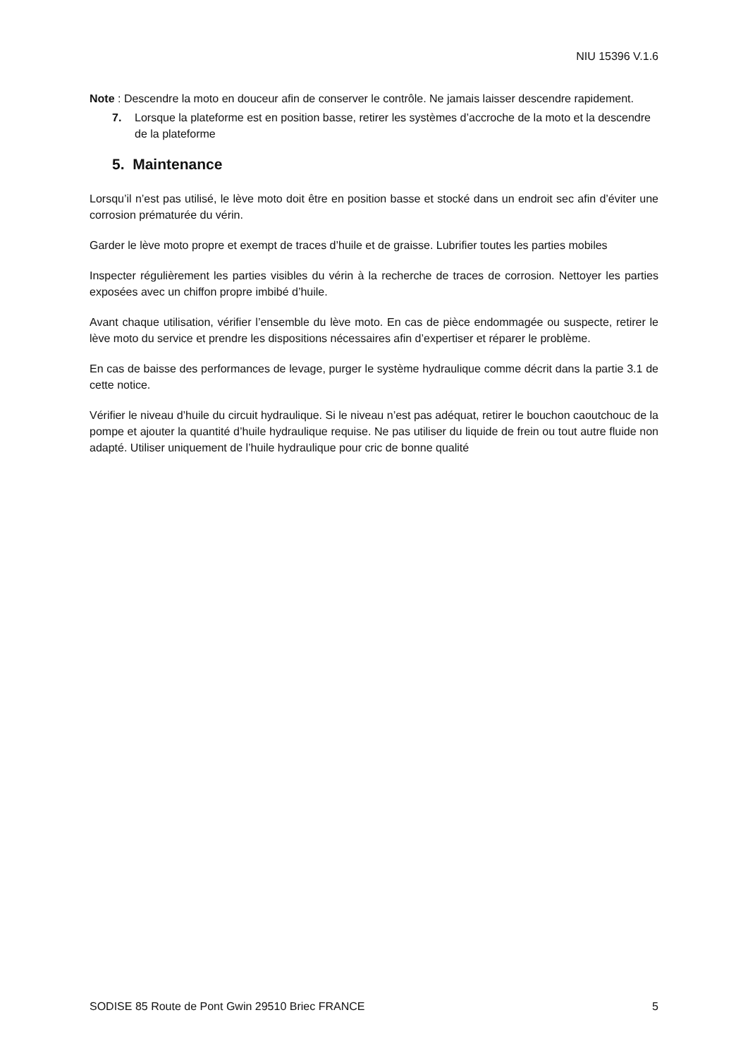NIU 15396 V.1.6
Note : Descendre la moto en douceur afin de conserver le contrôle. Ne jamais laisser descendre rapidement.
7. Lorsque la plateforme est en position basse, retirer les systèmes d’accroche de la moto et la descendre de la plateforme
5. Maintenance
Lorsqu’il n’est pas utilisé, le lève moto doit être en position basse et stocké dans un endroit sec afin d’éviter une corrosion prématurée du vérin.
Garder le lève moto propre et exempt de traces d’huile et de graisse. Lubrifier toutes les parties mobiles
Inspecter régulièrement les parties visibles du vérin à la recherche de traces de corrosion. Nettoyer les parties exposées avec un chiffon propre imbibé d’huile.
Avant chaque utilisation, vérifier l’ensemble du lève moto. En cas de pièce endommagée ou suspecte, retirer le lève moto du service et prendre les dispositions nécessaires afin d’expertiser et réparer le problème.
En cas de baisse des performances de levage, purger le système hydraulique comme décrit dans la partie 3.1 de cette notice.
Vérifier le niveau d’huile du circuit hydraulique. Si le niveau n’est pas adéquat, retirer le bouchon caoutchouc de la pompe et ajouter la quantité d’huile hydraulique requise. Ne pas utiliser du liquide de frein ou tout autre fluide non adapté. Utiliser uniquement de l’huile hydraulique pour cric de bonne qualité
SODISE 85 Route de Pont Gwin 29510 Briec FRANCE 5